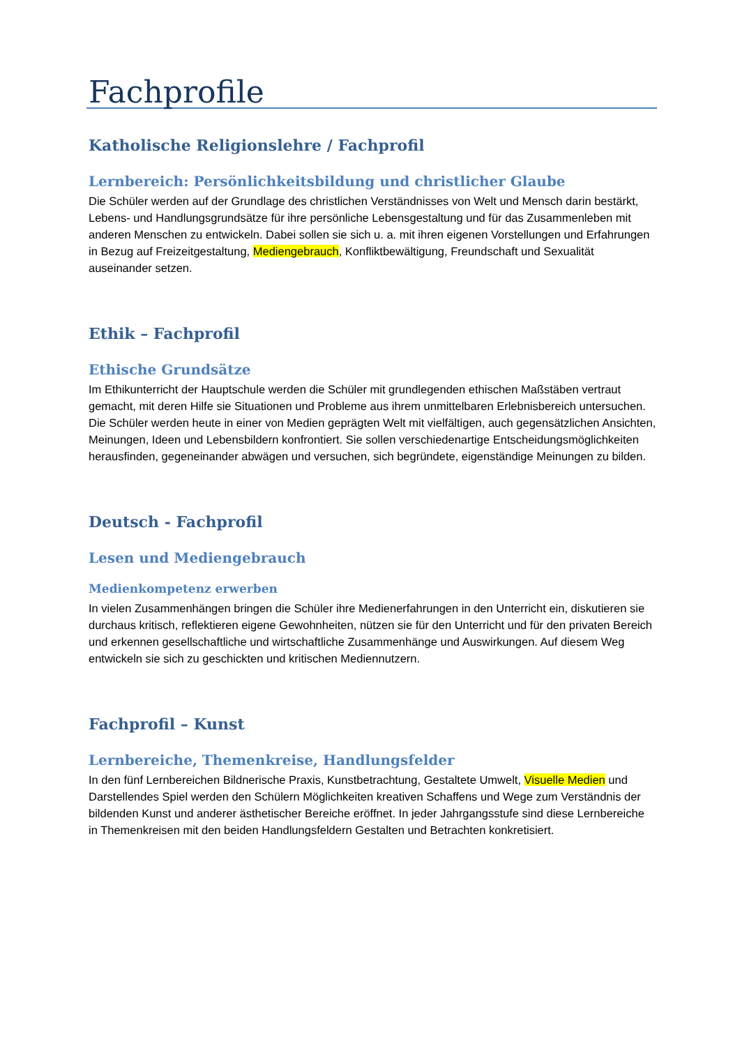Fachprofile
Katholische Religionslehre / Fachprofil
Lernbereich: Persönlichkeitsbildung und christlicher Glaube
Die Schüler werden auf der Grundlage des christlichen Verständnisses von Welt und Mensch darin bestärkt, Lebens- und Handlungsgrundsätze für ihre persönliche Lebensgestaltung und für das Zusammenleben mit anderen Menschen zu entwickeln. Dabei sollen sie sich u. a. mit ihren eigenen Vorstellungen und Erfahrungen in Bezug auf Freizeitgestaltung, Mediengebrauch, Konfliktbewältigung, Freundschaft und Sexualität auseinander setzen.
Ethik – Fachprofil
Ethische Grundsätze
Im Ethikunterricht der Hauptschule werden die Schüler mit grundlegenden ethischen Maßstäben vertraut gemacht, mit deren Hilfe sie Situationen und Probleme aus ihrem unmittelbaren Erlebnisbereich untersuchen. Die Schüler werden heute in einer von Medien geprägten Welt mit vielfältigen, auch gegensätzlichen Ansichten, Meinungen, Ideen und Lebensbildern konfrontiert. Sie sollen verschiedenartige Entscheidungsmöglichkeiten herausfinden, gegeneinander abwägen und versuchen, sich begründete, eigenständige Meinungen zu bilden.
Deutsch - Fachprofil
Lesen und Mediengebrauch
Medienkompetenz erwerben
In vielen Zusammenhängen bringen die Schüler ihre Medienerfahrungen in den Unterricht ein, diskutieren sie durchaus kritisch, reflektieren eigene Gewohnheiten, nützen sie für den Unterricht und für den privaten Bereich und erkennen gesellschaftliche und wirtschaftliche Zusammenhänge und Auswirkungen. Auf diesem Weg entwickeln sie sich zu geschickten und kritischen Mediennutzern.
Fachprofil – Kunst
Lernbereiche, Themenkreise, Handlungsfelder
In den fünf Lernbereichen Bildnerische Praxis, Kunstbetrachtung, Gestaltete Umwelt, Visuelle Medien und Darstellendes Spiel werden den Schülern Möglichkeiten kreativen Schaffens und Wege zum Verständnis der bildenden Kunst und anderer ästhetischer Bereiche eröffnet. In jeder Jahrgangsstufe sind diese Lernbereiche in Themenkreisen mit den beiden Handlungsfeldern Gestalten und Betrachten konkretisiert.